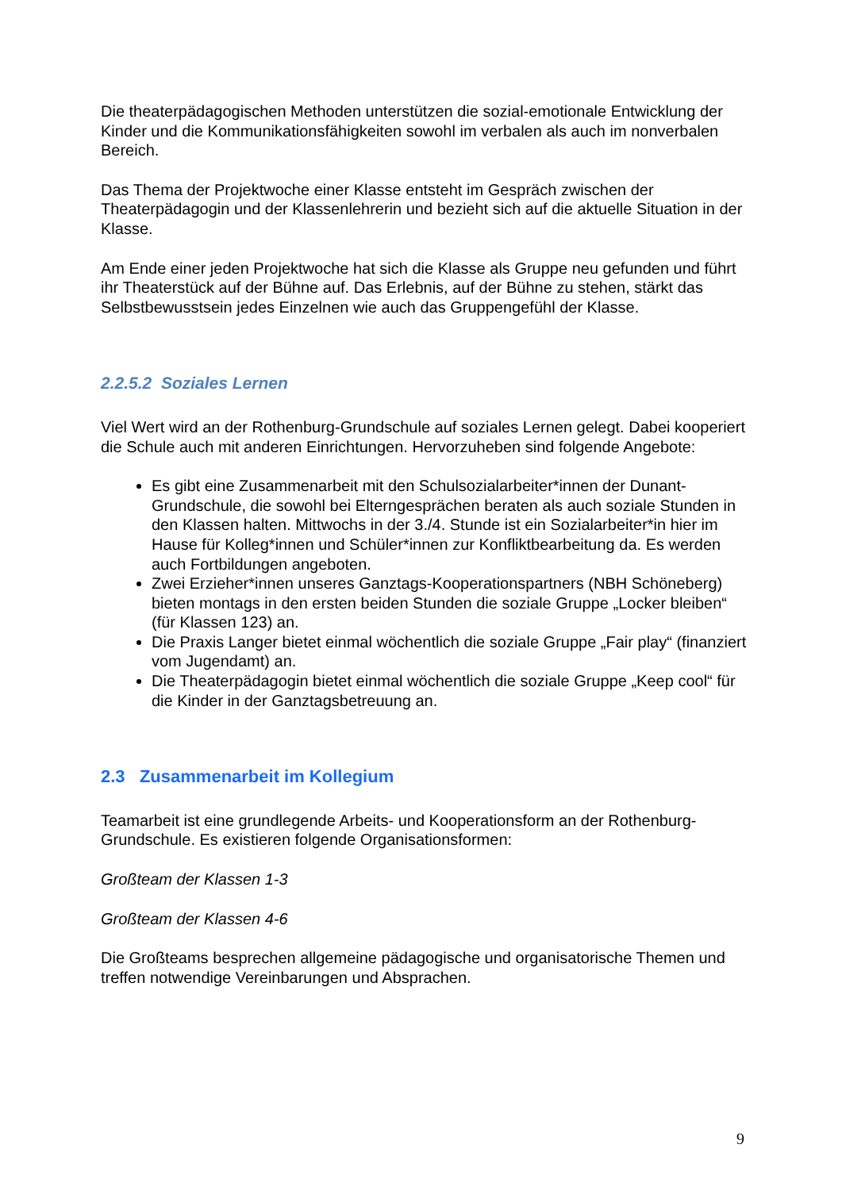Die theaterpädagogischen Methoden unterstützen die sozial-emotionale Entwicklung der Kinder und die Kommunikationsfähigkeiten sowohl im verbalen als auch im nonverbalen Bereich.
Das Thema der Projektwoche einer Klasse entsteht im Gespräch zwischen der Theaterpädagogin und der Klassenlehrerin und bezieht sich auf die aktuelle Situation in der Klasse.
Am Ende einer jeden Projektwoche hat sich die Klasse als Gruppe neu gefunden und führt ihr Theaterstück auf der Bühne auf. Das Erlebnis, auf der Bühne zu stehen, stärkt das Selbstbewusstsein jedes Einzelnen wie auch das Gruppengefühl der Klasse.
2.2.5.2 Soziales Lernen
Viel Wert wird an der Rothenburg-Grundschule auf soziales Lernen gelegt. Dabei kooperiert die Schule auch mit anderen Einrichtungen. Hervorzuheben sind folgende Angebote:
Es gibt eine Zusammenarbeit mit den Schulsozialarbeiter*innen der Dunant-Grundschule, die sowohl bei Elterngesprächen beraten als auch soziale Stunden in den Klassen halten. Mittwochs in der 3./4. Stunde ist ein Sozialarbeiter*in hier im Hause für Kolleg*innen und Schüler*innen zur Konfliktbearbeitung da. Es werden auch Fortbildungen angeboten.
Zwei Erzieher*innen unseres Ganztags-Kooperationspartners (NBH Schöneberg) bieten montags in den ersten beiden Stunden die soziale Gruppe „Locker bleiben“ (für Klassen 123) an.
Die Praxis Langer bietet einmal wöchentlich die soziale Gruppe „Fair play“ (finanziert vom Jugendamt) an.
Die Theaterpädagogin bietet einmal wöchentlich die soziale Gruppe „Keep cool“ für die Kinder in der Ganztagsbetreuung an.
2.3 Zusammenarbeit im Kollegium
Teamarbeit ist eine grundlegende Arbeits- und Kooperationsform an der Rothenburg-Grundschule. Es existieren folgende Organisationsformen:
Großteam der Klassen 1-3
Großteam der Klassen 4-6
Die Großteams besprechen allgemeine pädagogische und organisatorische Themen und treffen notwendige Vereinbarungen und Absprachen.
9